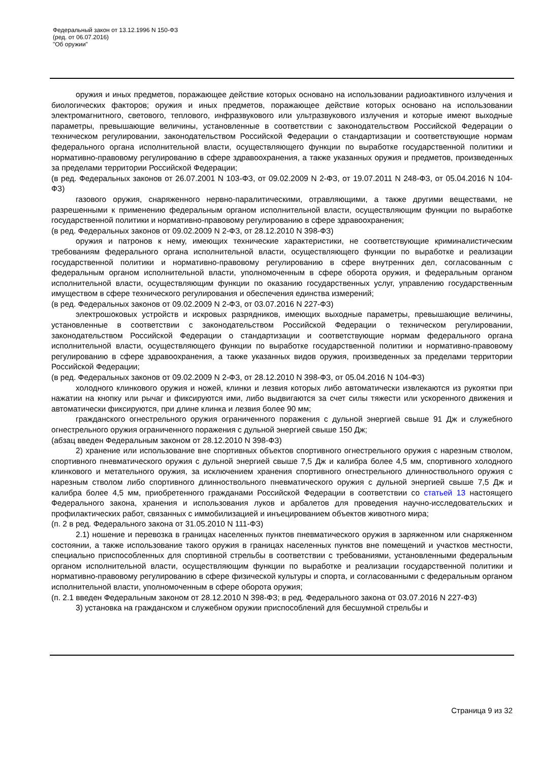Федеральный закон от 13.12.1996 N 150-ФЗ
(ред. от 06.07.2016)
"Об оружии"
оружия и иных предметов, поражающее действие которых основано на использовании радиоактивного излучения и биологических факторов; оружия и иных предметов, поражающее действие которых основано на использовании электромагнитного, светового, теплового, инфразвукового или ультразвукового излучения и которые имеют выходные параметры, превышающие величины, установленные в соответствии с законодательством Российской Федерации о техническом регулировании, законодательством Российской Федерации о стандартизации и соответствующие нормам федерального органа исполнительной власти, осуществляющего функции по выработке государственной политики и нормативно-правовому регулированию в сфере здравоохранения, а также указанных оружия и предметов, произведенных за пределами территории Российской Федерации;
(в ред. Федеральных законов от 26.07.2001 N 103-ФЗ, от 09.02.2009 N 2-ФЗ, от 19.07.2011 N 248-ФЗ, от 05.04.2016 N 104-ФЗ)
газового оружия, снаряженного нервно-паралитическими, отравляющими, а также другими веществами, не разрешенными к применению федеральным органом исполнительной власти, осуществляющим функции по выработке государственной политики и нормативно-правовому регулированию в сфере здравоохранения;
(в ред. Федеральных законов от 09.02.2009 N 2-ФЗ, от 28.12.2010 N 398-ФЗ)
оружия и патронов к нему, имеющих технические характеристики, не соответствующие криминалистическим требованиям федерального органа исполнительной власти, осуществляющего функции по выработке и реализации государственной политики и нормативно-правовому регулированию в сфере внутренних дел, согласованным с федеральным органом исполнительной власти, уполномоченным в сфере оборота оружия, и федеральным органом исполнительной власти, осуществляющим функции по оказанию государственных услуг, управлению государственным имуществом в сфере технического регулирования и обеспечения единства измерений;
(в ред. Федеральных законов от 09.02.2009 N 2-ФЗ, от 03.07.2016 N 227-ФЗ)
электрошоковых устройств и искровых разрядников, имеющих выходные параметры, превышающие величины, установленные в соответствии с законодательством Российской Федерации о техническом регулировании, законодательством Российской Федерации о стандартизации и соответствующие нормам федерального органа исполнительной власти, осуществляющего функции по выработке государственной политики и нормативно-правовому регулированию в сфере здравоохранения, а также указанных видов оружия, произведенных за пределами территории Российской Федерации;
(в ред. Федеральных законов от 09.02.2009 N 2-ФЗ, от 28.12.2010 N 398-ФЗ, от 05.04.2016 N 104-ФЗ)
холодного клинкового оружия и ножей, клинки и лезвия которых либо автоматически извлекаются из рукоятки при нажатии на кнопку или рычаг и фиксируются ими, либо выдвигаются за счет силы тяжести или ускоренного движения и автоматически фиксируются, при длине клинка и лезвия более 90 мм;
гражданского огнестрельного оружия ограниченного поражения с дульной энергией свыше 91 Дж и служебного огнестрельного оружия ограниченного поражения с дульной энергией свыше 150 Дж;
(абзац введен Федеральным законом от 28.12.2010 N 398-ФЗ)
2) хранение или использование вне спортивных объектов спортивного огнестрельного оружия с нарезным стволом, спортивного пневматического оружия с дульной энергией свыше 7,5 Дж и калибра более 4,5 мм, спортивного холодного клинкового и метательного оружия, за исключением хранения спортивного огнестрельного длинноствольного оружия с нарезным стволом либо спортивного длинноствольного пневматического оружия с дульной энергией свыше 7,5 Дж и калибра более 4,5 мм, приобретенного гражданами Российской Федерации в соответствии со статьей 13 настоящего Федерального закона, хранения и использования луков и арбалетов для проведения научно-исследовательских и профилактических работ, связанных с иммобилизацией и инъецированием объектов животного мира;
(п. 2 в ред. Федерального закона от 31.05.2010 N 111-ФЗ)
2.1) ношение и перевозка в границах населенных пунктов пневматического оружия в заряженном или снаряженном состоянии, а также использование такого оружия в границах населенных пунктов вне помещений и участков местности, специально приспособленных для спортивной стрельбы в соответствии с требованиями, установленными федеральным органом исполнительной власти, осуществляющим функции по выработке и реализации государственной политики и нормативно-правовому регулированию в сфере физической культуры и спорта, и согласованными с федеральным органом исполнительной власти, уполномоченным в сфере оборота оружия;
(п. 2.1 введен Федеральным законом от 28.12.2010 N 398-ФЗ; в ред. Федерального закона от 03.07.2016 N 227-ФЗ)
3) установка на гражданском и служебном оружии приспособлений для бесшумной стрельбы и
Страница 9 из 32